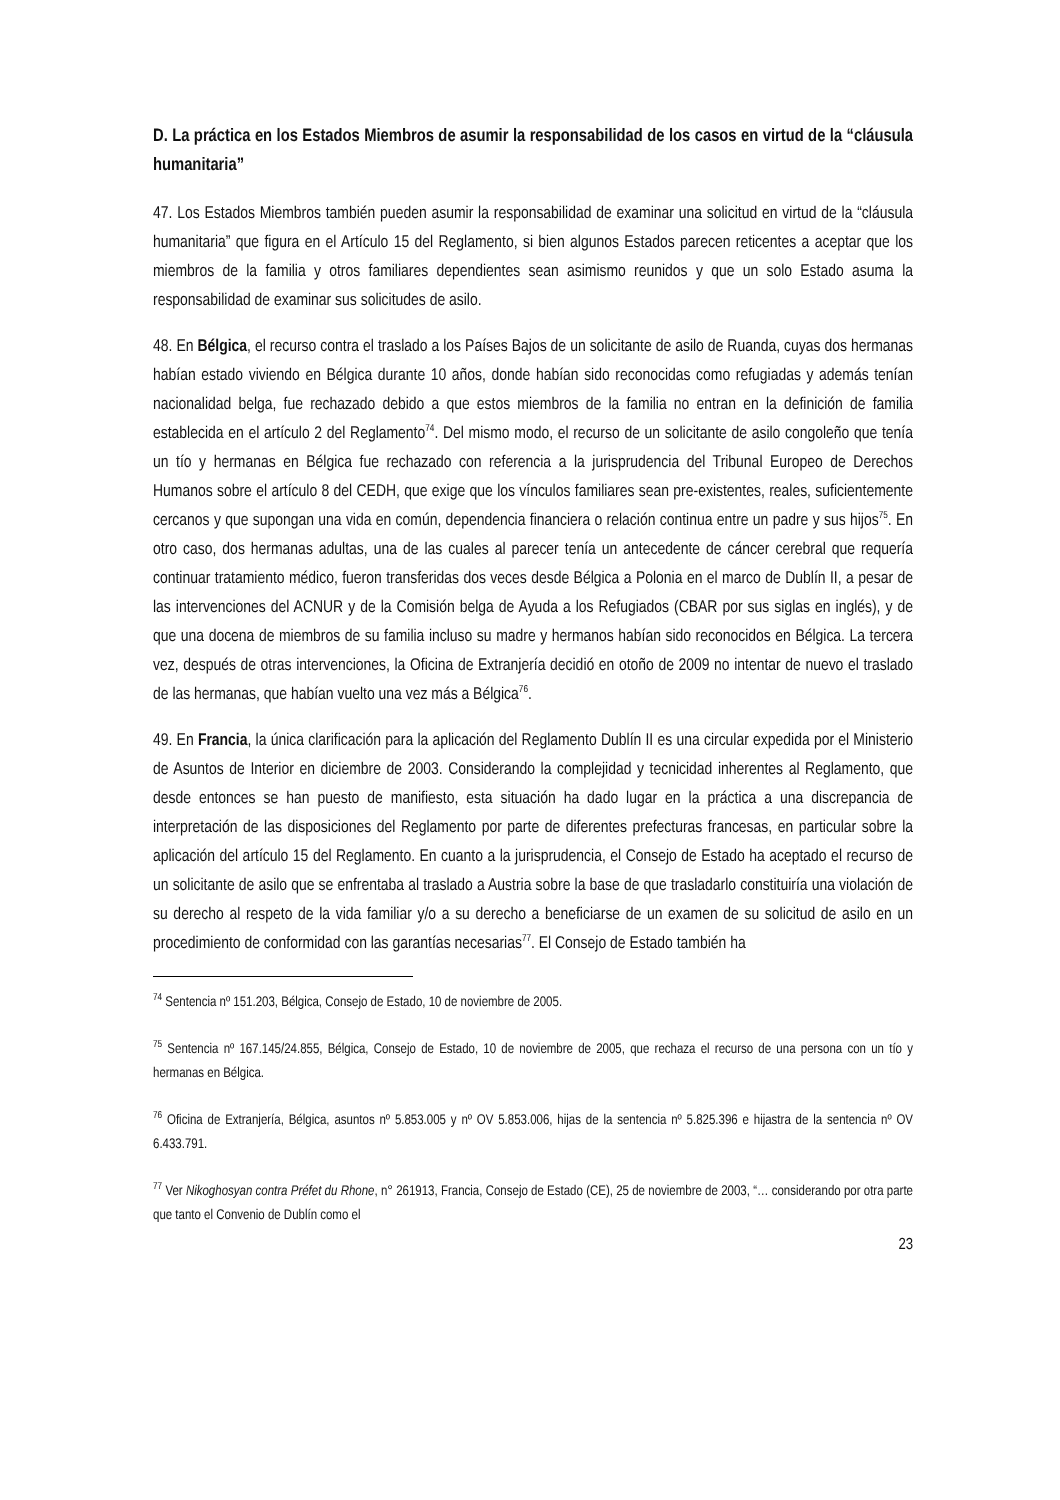D. La práctica en los Estados Miembros de asumir la responsabilidad de los casos en virtud de la “cláusula humanitaria”
47. Los Estados Miembros también pueden asumir la responsabilidad de examinar una solicitud en virtud de la “cláusula humanitaria” que figura en el Artículo 15 del Reglamento, si bien algunos Estados parecen reticentes a aceptar que los miembros de la familia y otros familiares dependientes sean asimismo reunidos y que un solo Estado asuma la responsabilidad de examinar sus solicitudes de asilo.
48. En Bélgica, el recurso contra el traslado a los Países Bajos de un solicitante de asilo de Ruanda, cuyas dos hermanas habían estado viviendo en Bélgica durante 10 años, donde habían sido reconocidas como refugiadas y además tenían nacionalidad belga, fue rechazado debido a que estos miembros de la familia no entran en la definición de familia establecida en el artículo 2 del Reglamento<sup>74</sup>. Del mismo modo, el recurso de un solicitante de asilo congoleño que tenía un tío y hermanas en Bélgica fue rechazado con referencia a la jurisprudencia del Tribunal Europeo de Derechos Humanos sobre el artículo 8 del CEDH, que exige que los vínculos familiares sean pre-existentes, reales, suficientemente cercanos y que supongan una vida en común, dependencia financiera o relación continua entre un padre y sus hijos<sup>75</sup>. En otro caso, dos hermanas adultas, una de las cuales al parecer tenía un antecedente de cáncer cerebral que requería continuar tratamiento médico, fueron transferidas dos veces desde Bélgica a Polonia en el marco de Dublín II, a pesar de las intervenciones del ACNUR y de la Comisión belga de Ayuda a los Refugiados (CBAR por sus siglas en inglés), y de que una docena de miembros de su familia incluso su madre y hermanos habían sido reconocidos en Bélgica. La tercera vez, después de otras intervenciones, la Oficina de Extranjería decidió en otoño de 2009 no intentar de nuevo el traslado de las hermanas, que habían vuelto una vez más a Bélgica<sup>76</sup>.
49. En Francia, la única clarificación para la aplicación del Reglamento Dublín II es una circular expedida por el Ministerio de Asuntos de Interior en diciembre de 2003. Considerando la complejidad y tecnicidad inherentes al Reglamento, que desde entonces se han puesto de manifiesto, esta situación ha dado lugar en la práctica a una discrepancia de interpretación de las disposiciones del Reglamento por parte de diferentes prefecturas francesas, en particular sobre la aplicación del artículo 15 del Reglamento. En cuanto a la jurisprudencia, el Consejo de Estado ha aceptado el recurso de un solicitante de asilo que se enfrentaba al traslado a Austria sobre la base de que trasladarlo constituiría una violación de su derecho al respeto de la vida familiar y/o a su derecho a beneficiarse de un examen de su solicitud de asilo en un procedimiento de conformidad con las garantías necesarias<sup>77</sup>. El Consejo de Estado también ha
<sup>74</sup> Sentencia nº 151.203, Bélgica, Consejo de Estado, 10 de noviembre de 2005.
<sup>75</sup> Sentencia nº 167.145/24.855, Bélgica, Consejo de Estado, 10 de noviembre de 2005, que rechaza el recurso de una persona con un tío y hermanas en Bélgica.
<sup>76</sup> Oficina de Extranjería, Bélgica, asuntos nº 5.853.005 y nº OV 5.853.006, hijas de la sentencia nº 5.825.396 e hijastra de la sentencia nº OV 6.433.791.
<sup>77</sup> Ver Nikoghosyan contra Préfet du Rhone, n° 261913, Francia, Consejo de Estado (CE), 25 de noviembre de 2003, “… considerando por otra parte que tanto el Convenio de Dublín como el
23